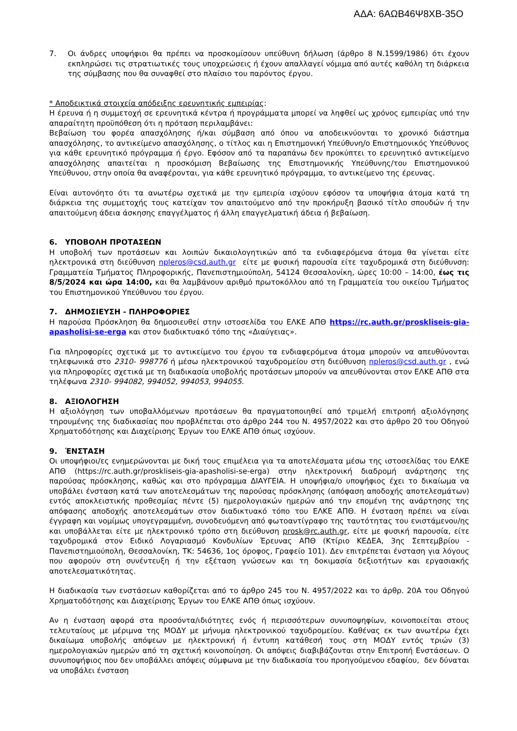ΑΔΑ: 6ΑΩΒ46Ψ8ΧΒ-35Ο
7. Οι άνδρες υποψήφιοι θα πρέπει να προσκομίσουν υπεύθυνη δήλωση (άρθρο 8 Ν.1599/1986) ότι έχουν εκπληρώσει τις στρατιωτικές τους υποχρεώσεις ή έχουν απαλλαγεί νόμιμα από αυτές καθόλη τη διάρκεια της σύμβασης που θα συναφθεί στο πλαίσιο του παρόντος έργου.
* Αποδεικτικά στοιχεία απόδειξης ερευνητικής εμπειρίας:
Η έρευνα ή η συμμετοχή σε ερευνητικά κέντρα ή προγράμματα μπορεί να ληφθεί ως χρόνος εμπειρίας υπό την απαραίτητη προϋπόθεση ότι η πρόταση περιλαμβάνει:
Βεβαίωση του φορέα απασχόλησης ή/και σύμβαση από όπου να αποδεικνύονται το χρονικό διάστημα απασχόλησης, το αντικείμενο απασχόλησης, ο τίτλος και η Επιστημονική Υπεύθυνη/ο Επιστημονικός Υπεύθυνος για κάθε ερευνητικό πρόγραμμα ή έργο. Εφόσον από τα παραπάνω δεν προκύπτει το ερευνητικό αντικείμενο απασχόλησης απαιτείται η προσκόμιση Βεβαίωσης της Επιστημονικής Υπεύθυνης/του Επιστημονικού Υπεύθυνου, στην οποία θα αναφέρονται, για κάθε ερευνητικό πρόγραμμα, το αντικείμενο της έρευνας.
Είναι αυτονόητο ότι τα ανωτέρω σχετικά με την εμπειρία ισχύουν εφόσον τα υποψήφια άτομα κατά τη διάρκεια της συμμετοχής τους κατείχαν τον απαιτούμενο από την προκήρυξη βασικό τίτλο σπουδών ή την απαιτούμενη άδεια άσκησης επαγγέλματος ή άλλη επαγγελματική άδεια ή βεβαίωση.
6. ΥΠΟΒΟΛΗ ΠΡΟΤΑΣΕΩΝ
Η υποβολή των προτάσεων και λοιπών δικαιολογητικών από τα ενδιαφερόμενα άτομα θα γίνεται είτε ηλεκτρονικά στη διεύθυνση npleros@csd.auth.gr είτε με φυσική παρουσία είτε ταχυδρομικά στη διεύθυνση: Γραμματεία Τμήματος Πληροφορικής, Πανεπιστημιούπολη, 54124 Θεσσαλονίκη, ώρες 10:00 – 14:00, έως τις 8/5/2024 και ώρα 14:00, και θα λαμβάνουν αριθμό πρωτοκόλλου από τη Γραμματεία του οικείου Τμήματος του Επιστημονικού Υπεύθυνου του έργου.
7. ΔΗΜΟΣΙΕΥΣΗ - ΠΛΗΡΟΦΟΡΙΕΣ
Η παρούσα Πρόσκληση θα δημοσιευθεί στην ιστοσελίδα του ΕΛΚΕ ΑΠΘ https://rc.auth.gr/proskliseis-gia-apasholisi-se-erga και στον διαδικτυακό τόπο της «Διαύγειας».
Για πληροφορίες σχετικά με το αντικείμενο του έργου τα ενδιαφερόμενα άτομα μπορούν να απευθύνονται τηλεφωνικά στο 2310- 998776 ή μέσω ηλεκτρονικού ταχυδρομείου στη διεύθυνση npleros@csd.auth.gr , ενώ για πληροφορίες σχετικά με τη διαδικασία υποβολής προτάσεων μπορούν να απευθύνονται στον ΕΛΚΕ ΑΠΘ στα τηλέφωνα 2310- 994082, 994052, 994053, 994055.
8. ΑΞΙΟΛΟΓΗΣΗ
Η αξιολόγηση των υποβαλλόμενων προτάσεων θα πραγματοποιηθεί από τριμελή επιτροπή αξιολόγησης τηρουμένης της διαδικασίας που προβλέπεται στο άρθρο 244 του Ν. 4957/2022 και στο άρθρο 20 του Οδηγού Χρηματοδότησης και Διαχείρισης Έργων του ΕΛΚΕ ΑΠΘ όπως ισχύουν.
9. ΈΝΣΤΑΣΗ
Οι υποψήφιοι/ες ενημερώνονται με δική τους επιμέλεια για τα αποτελέσματα μέσω της ιστοσελίδας του ΕΛΚΕ ΑΠΘ (https://rc.auth.gr/proskliseis-gia-apasholisi-se-erga) στην ηλεκτρονική διαδρομή ανάρτησης της παρούσας πρόσκλησης, καθώς και στο πρόγραμμα ΔΙΑΥΓΕΙΑ. Η υποψήφια/ο υποψήφιος έχει το δικαίωμα να υποβάλει ένσταση κατά των αποτελεσμάτων της παρούσας πρόσκλησης (απόφαση αποδοχής αποτελεσμάτων) εντός αποκλειστικής προθεσμίας πέντε (5) ημερολογιακών ημερών από την επομένη της ανάρτησης της απόφασης αποδοχής αποτελεσμάτων στον διαδικτυακό τόπο του ΕΛΚΕ ΑΠΘ. Η ένσταση πρέπει να είναι έγγραφη και νομίμως υπογεγραμμένη, συνοδευόμενη από φωτοαντίγραφο της ταυτότητας του ενιστάμενου/ης και υποβάλλεται είτε με ηλεκτρονικό τρόπο στη διεύθυνση prosk@rc.auth.gr, είτε με φυσική παρουσία, είτε ταχυδρομικά στον Ειδικό Λογαριασμό Κονδυλίων Έρευνας ΑΠΘ (Κτίριο ΚΕΔΕΑ, 3ης Σεπτεμβρίου - Πανεπιστημιούπολη, Θεσσαλονίκη, ΤΚ: 54636, 1ος όροφος, Γραφείο 101). Δεν επιτρέπεται ένσταση για λόγους που αφορούν στη συνέντευξη ή την εξέταση γνώσεων και τη δοκιμασία δεξιοτήτων και εργασιακής αποτελεσματικότητας.
Η διαδικασία των ενστάσεων καθορίζεται από το άρθρο 245 του Ν. 4957/2022 και το άρθρ. 20Α του Οδηγού Χρηματοδότησης και Διαχείρισης Έργων του ΕΛΚΕ ΑΠΘ όπως ισχύουν.
Αν η ένσταση αφορά στα προσόντα/ιδιότητες ενός ή περισσότερων συνυποψηφίων, κοινοποιείται στους τελευταίους με μέριμνα της ΜΟΔΥ με μήνυμα ηλεκτρονικού ταχυδρομείου. Καθένας εκ των ανωτέρω έχει δικαίωμα υποβολής απόψεων με ηλεκτρονική ή έντυπη κατάθεσή τους στη ΜΟΔΥ εντός τριών (3) ημερολογιακών ημερών από τη σχετική κοινοποίηση. Οι απόψεις διαβιβάζονται στην Επιτροπή Ενστάσεων. Ο συνυποψήφιος που δεν υποβάλλει απόψεις σύμφωνα με την διαδικασία του προηγούμενου εδαφίου, δεν δύναται να υποβάλει ένσταση